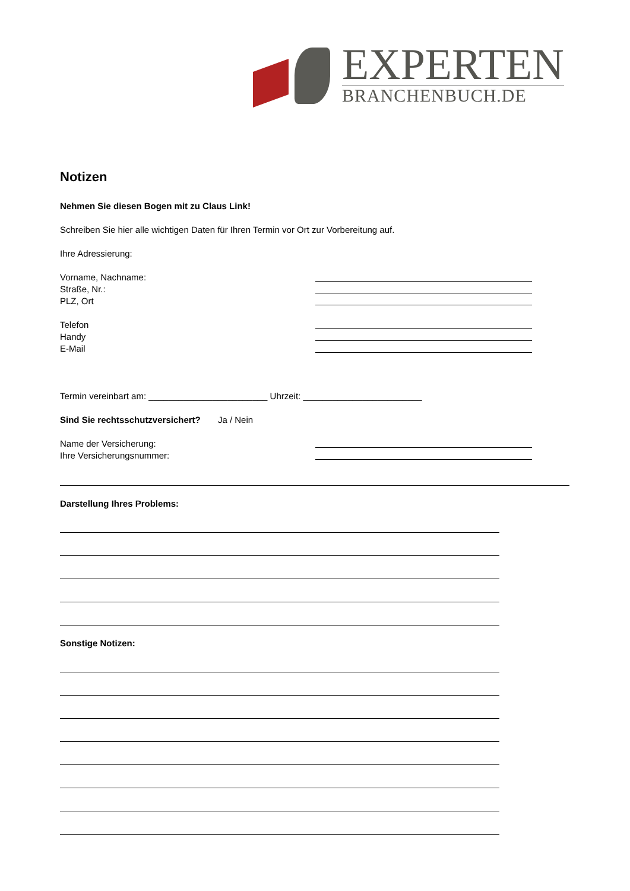EXPERTEN
BRANCHENBUCH.DE
Notizen
Nehmen Sie diesen Bogen mit zu Claus Link!
Schreiben Sie hier alle wichtigen Daten für Ihren Termin vor Ort zur Vorbereitung auf.
Ihre Adressierung:
Vorname, Nachname:
Straße, Nr.:
PLZ, Ort
Telefon
Handy
E-Mail
Termin vereinbart am: ________________________ Uhrzeit: ________________________
Sind Sie rechtsschutzversichert? Ja / Nein
Name der Versicherung:
Ihre Versicherungsnummer:
Darstellung Ihres Problems:
Sonstige Notizen: